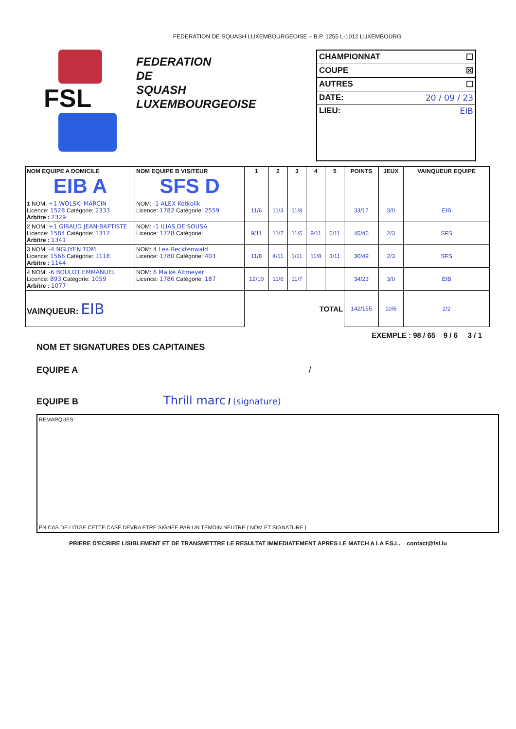FEDERATION DE SQUASH LUXEMBOURGEOISE – B.P. 1255 L-1012 LUXEMBOURG
FSL
FEDERATION
DE
SQUASH
LUXEMBOURGEOISE
CHAMPIONNAT ☐
COUPE ☒
AUTRES ☐
DATE: 20 / 09 / 23
LIEU: EIB
| NOM EQUIPE A DOMICILE EIB A | NOM EQUIPE B VISITEUR SFS D | 1 | 2 | 3 | 4 | 5 | POINTS | JEUX | VAINQUEUR EQUIPE |
| --- | --- | --- | --- | --- | --- | --- | --- | --- | --- |
| 1 NOM: +1 WOLSKI MARCIN Licence: 1528 Catégorie: 2333 Arbitre : 2329 | NOM: -1 ALEX Kotkolik Licence: 1782 Catégorie: 2559 | 11/6 | 11/3 | 11/8 | | | 33/17 | 3/0 | EIB |
| 2 NOM: +1 GIRAUD JEAN-BAPTISTE Licence: 1584 Catégorie: 1312 Arbitre : 1341 | NOM: -1 ILIAS DE SOUSA Licence: 1728 Catégorie: | 9/11 | 11/7 | 11/5 | 9/11 | 5/11 | 45/45 | 2/3 | SFS |
| 3 NOM: -4 NGUYEN TOM Licence: 1566 Catégorie: 1118 Arbitre : 1144 | NOM: 4 Lea Recktenwald Licence: 1780 Catégorie: 403 | 11/8 | 4/11 | 1/11 | 11/8 | 3/11 | 30/49 | 2/3 | SFS |
| 4 NOM: -6 BOULOT EMMANUEL Licence: 893 Catégorie: 1059 Arbitre : 1077 | NOM: 6 Maike Altmeyer Licence: 1786 Catégorie: 187 | 12/10 | 11/6 | 11/7 | | | 34/23 | 3/0 | EIB |
| VAINQUEUR: EIB | | TOTAL | | | | | 142/155 | 10/6 | 2/2 |
EXEMPLE : 98 / 65 9 / 6 3 / 1
NOM ET SIGNATURES DES CAPITAINES
EQUIPE A /
EQUIPE B Thrill marc / (signature)
REMARQUES:
EN CAS DE LITIGE CETTE CASE DEVRA ETRE SIGNEE PAR UN TEMOIN NEUTRE ( NOM ET SIGNATURE )
PRIERE D'ECRIRE LISIBLEMENT ET DE TRANSMETTRE LE RESULTAT IMMEDIATEMENT APRES LE MATCH A LA F.S.L. contact@fsl.lu